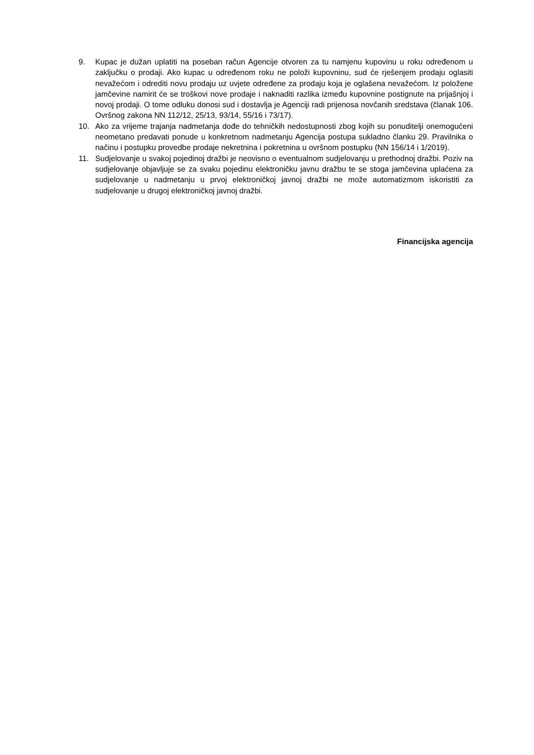9. Kupac je dužan uplatiti na poseban račun Agencije otvoren za tu namjenu kupovinu u roku određenom u zaključku o prodaji. Ako kupac u određenom roku ne položi kupovninu, sud će rješenjem prodaju oglasiti nevažećom i odrediti novu prodaju uz uvjete određene za prodaju koja je oglašena nevažećom. Iz položene jamčevine namirit će se troškovi nove prodaje i naknaditi razlika između kupovnine postignute na prijašnjoj i novoj prodaji. O tome odluku donosi sud i dostavlja je Agenciji radi prijenosa novčanih sredstava (članak 106. Ovršnog zakona NN 112/12, 25/13, 93/14, 55/16 i 73/17).
10. Ako za vrijeme trajanja nadmetanja dođe do tehničkih nedostupnosti zbog kojih su ponuditelji onemogućeni neometano predavati ponude u konkretnom nadmetanju Agencija postupa sukladno članku 29. Pravilnika o načinu i postupku provedbe prodaje nekretnina i pokretnina u ovršnom postupku (NN 156/14 i 1/2019).
11. Sudjelovanje u svakoj pojedinoj dražbi je neovisno o eventualnom sudjelovanju u prethodnoj dražbi. Poziv na sudjelovanje objavljuje se za svaku pojedinu elektroničku javnu dražbu te se stoga jamčevina uplaćena za sudjelovanje u nadmetanju u prvoj elektroničkoj javnoj dražbi ne može automatizmom iskoristiti za sudjelovanje u drugoj elektroničkoj javnoj dražbi.
Financijska agencija